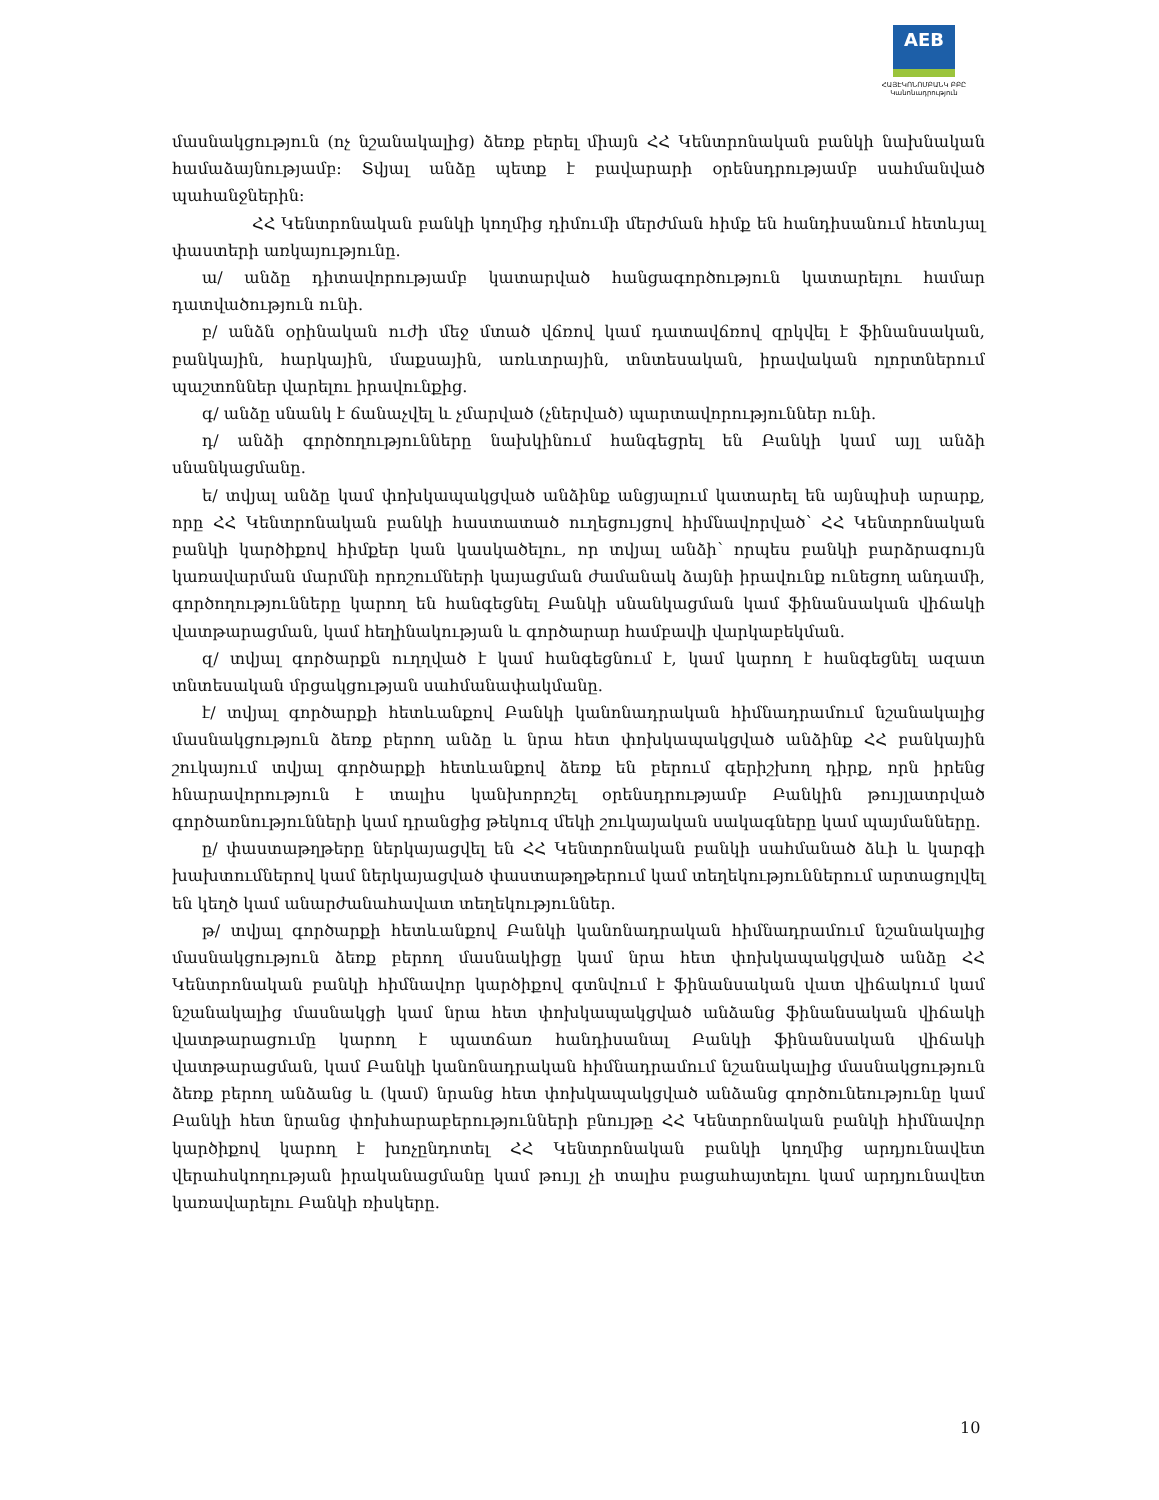AEB
ՀԱՅԷԿՈՆՈՄԲԱՆԿ ԲԲԸ
Կանոնադրություն
մասնակցություն (ոչ նշանակալից) ձեռք բերել միայն ՀՀ Կենտրոնական բանկի նախնական համաձայնությամբ: Տվյալ անձը պետք է բավարարի օրենսդրությամբ սահմանված պահանջներին:
ՀՀ Կենտրոնական բանկի կողմից դիմումի մերժման հիմք են հանդիսանում հետևյալ փաստերի առկայությունը.
ա/ անձը դիտավորությամբ կատարված հանցագործություն կատարելու համար դատվածություն ունի.
բ/ անձն օրինական ուժի մեջ մտած վճռով կամ դատավճռով զրկվել է ֆինանսական, բանկային, հարկային, մաքսային, առևտրային, տնտեսական, իրավական ոլորտներում պաշտոններ վարելու իրավունքից.
գ/ անձը սնանկ է ճանաչվել և չմարված (չներված) պարտավորություններ ունի.
դ/ անձի գործողությունները նախկինում հանգեցրել են Բանկի կամ այլ անձի սնանկացմանը.
ե/ տվյալ անձը կամ փոխկապակցված անձինք անցյալում կատարել են այնպիսի արարք, որը ՀՀ Կենտրոնական բանկի հաստատած ուղեցույցով հիմնավորված՝ ՀՀ Կենտրոնական բանկի կարծիքով հիմքեր կան կասկածելու, որ տվյալ անձի՝ որպես բանկի բարձրագույն կառավարման մարմնի որոշումների կայացման ժամանակ ձայնի իրավունք ունեցող անդամի, գործողությունները կարող են հանգեցնել Բանկի սնանկացման կամ ֆինանսական վիճակի վատթարացման, կամ հեղինակության և գործարար համբավի վարկաբեկման.
զ/ տվյալ գործարքն ուղղված է կամ հանգեցնում է, կամ կարող է հանգեցնել ազատ տնտեսական մրցակցության սահմանափակմանը.
է/ տվյալ գործարքի հետևանքով Բանկի կանոնադրական հիմնադրամում նշանակալից մասնակցություն ձեռք բերող անձը և նրա հետ փոխկապակցված անձինք ՀՀ բանկային շուկայում տվյալ գործարքի հետևանքով ձեռք են բերում գերիշխող դիրք, որն իրենց հնարավորություն է տալիս կանխորոշել օրենսդրությամբ Բանկին թույլատրված գործառնությունների կամ դրանցից թեկուզ մեկի շուկայական սակագները կամ պայմանները.
ը/ փաստաթղթերը ներկայացվել են ՀՀ Կենտրոնական բանկի սահմանած ձևի և կարգի խախտումներով կամ ներկայացված փաստաթղթերում կամ տեղեկություններում արտացոլվել են կեղծ կամ անարժանահավատ տեղեկություններ.
թ/ տվյալ գործարքի հետևանքով Բանկի կանոնադրական հիմնադրամում նշանակալից մասնակցություն ձեռք բերող մասնակիցը կամ նրա հետ փոխկապակցված անձը ՀՀ Կենտրոնական բանկի հիմնավոր կարծիքով գտնվում է ֆինանսական վատ վիճակում կամ նշանակալից մասնակցի կամ նրա հետ փոխկապակցված անձանց ֆինանսական վիճակի վատթարացումը կարող է պատճառ հանդիսանալ Բանկի ֆինանսական վիճակի վատթարացման, կամ Բանկի կանոնադրական հիմնադրամում նշանակալից մասնակցություն ձեռք բերող անձանց և (կամ) նրանց հետ փոխկապակցված անձանց գործունեությունը կամ Բանկի հետ նրանց փոխհարաբերությունների բնույթը ՀՀ Կենտրոնական բանկի հիմնավոր կարծիքով կարող է խոչընդոտել ՀՀ Կենտրոնական բանկի կողմից արդյունավետ վերահսկողության իրականացմանը կամ թույլ չի տալիս բացահայտելու կամ արդյունավետ կառավարելու Բանկի ռիսկերը.
10